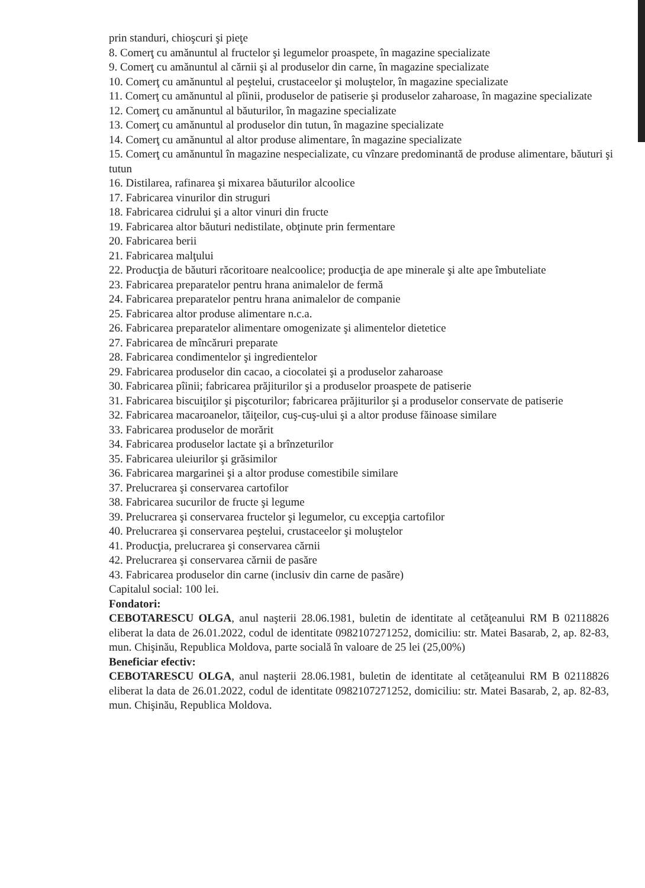prin standuri, chioşcuri şi pieţe
8. Comerţ cu amănuntul al fructelor şi legumelor proaspete, în magazine specializate
9. Comerţ cu amănuntul al cărnii şi al produselor din carne, în magazine specializate
10. Comerţ cu amănuntul al peştelui, crustaceelor şi moluştelor, în magazine specializate
11. Comerţ cu amănuntul al pîinii, produselor de patiserie şi produselor zaharoase, în magazine specializate
12. Comerţ cu amănuntul al băuturilor, în magazine specializate
13. Comerţ cu amănuntul al produselor din tutun, în magazine specializate
14. Comerţ cu amănuntul al altor produse alimentare, în magazine specializate
15. Comerţ cu amănuntul în magazine nespecializate, cu vînzare predominantă de produse alimentare, băuturi şi tutun
16. Distilarea, rafinarea şi mixarea băuturilor alcoolice
17. Fabricarea vinurilor din struguri
18. Fabricarea cidrului şi a altor vinuri din fructe
19. Fabricarea altor băuturi nedistilate, obţinute prin fermentare
20. Fabricarea berii
21. Fabricarea malţului
22. Producţia de băuturi răcoritoare nealcoolice; producţia de ape minerale şi alte ape îmbuteliate
23. Fabricarea preparatelor pentru hrana animalelor de fermă
24. Fabricarea preparatelor pentru hrana animalelor de companie
25. Fabricarea altor produse alimentare n.c.a.
26. Fabricarea preparatelor alimentare omogenizate şi alimentelor dietetice
27. Fabricarea de mîncăruri preparate
28. Fabricarea condimentelor şi ingredientelor
29. Fabricarea produselor din cacao, a ciocolatei şi a produselor zaharoase
30. Fabricarea pîinii; fabricarea prăjiturilor şi a produselor proaspete de patiserie
31. Fabricarea biscuiţilor şi pişcoturilor; fabricarea prăjiturilor şi a produselor conservate de patiserie
32. Fabricarea macaroanelor, tăiţeilor, cuş-cuş-ului şi a altor produse făinoase similare
33. Fabricarea produselor de morărit
34. Fabricarea produselor lactate şi a brînzeturilor
35. Fabricarea uleiurilor şi grăsimilor
36. Fabricarea margarinei şi a altor produse comestibile similare
37. Prelucrarea şi conservarea cartofilor
38. Fabricarea sucurilor de fructe şi legume
39. Prelucrarea şi conservarea fructelor şi legumelor, cu excepţia cartofilor
40. Prelucrarea şi conservarea peştelui, crustaceelor şi moluştelor
41. Producţia, prelucrarea şi conservarea cărnii
42. Prelucrarea şi conservarea cărnii de pasăre
43. Fabricarea produselor din carne (inclusiv din carne de pasăre)
Capitalul social: 100 lei.
Fondatori:
CEBOTARESCU OLGA, anul naşterii 28.06.1981, buletin de identitate al cetăţeanului RM B 02118826 eliberat la data de 26.01.2022, codul de identitate 0982107271252, domiciliu: str. Matei Basarab, 2, ap. 82-83, mun. Chişinău, Republica Moldova, parte socială în valoare de 25 lei (25,00%)
Beneficiar efectiv:
CEBOTARESCU OLGA, anul naşterii 28.06.1981, buletin de identitate al cetăţeanului RM B 02118826 eliberat la data de 26.01.2022, codul de identitate 0982107271252, domiciliu: str. Matei Basarab, 2, ap. 82-83, mun. Chişinău, Republica Moldova.